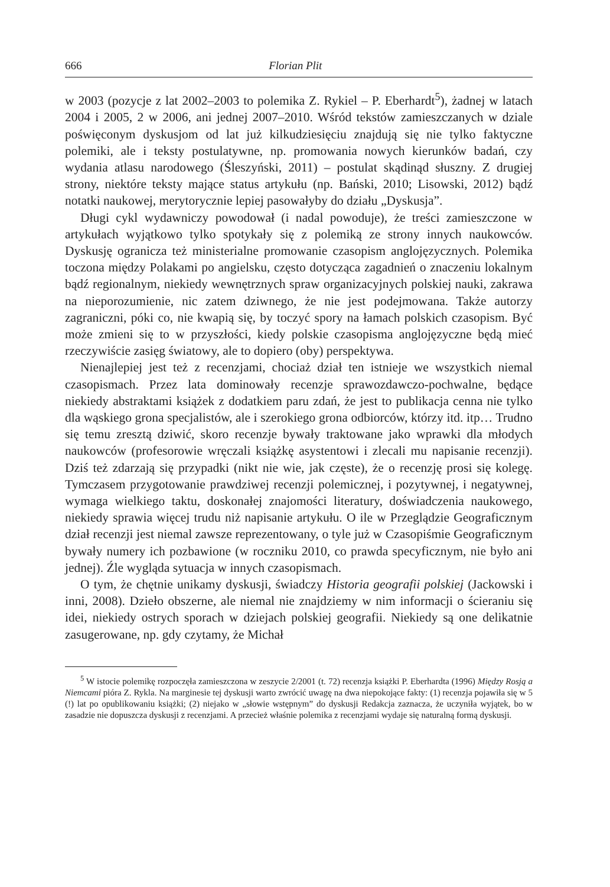666 Florian Plit
w 2003 (pozycje z lat 2002–2003 to polemika Z. Rykiel – P. Eberhardt<sup>5</sup>), żadnej w latach 2004 i 2005, 2 w 2006, ani jednej 2007–2010. Wśród tekstów zamieszczanych w dziale poświęconym dyskusjom od lat już kilkudziesięciu znajdują się nie tylko faktyczne polemiki, ale i teksty postulatywne, np. promowania nowych kierunków badań, czy wydania atlasu narodowego (Śleszyński, 2011) – postulat skądinąd słuszny. Z drugiej strony, niektóre teksty mające status artykułu (np. Bański, 2010; Lisowski, 2012) bądź notatki naukowej, merytorycznie lepiej pasowałyby do działu „Dyskusja”.
Długi cykl wydawniczy powodował (i nadal powoduje), że treści zamieszczone w artykułach wyjątkowo tylko spotykały się z polemiką ze strony innych naukowców. Dyskusję ogranicza też ministerialne promowanie czasopism anglojęzycznych. Polemika toczona między Polakami po angielsku, często dotycząca zagadnień o znaczeniu lokalnym bądź regionalnym, niekiedy wewnętrznych spraw organizacyjnych polskiej nauki, zakrawa na nieporozumienie, nic zatem dziwnego, że nie jest podejmowana. Także autorzy zagraniczni, póki co, nie kwapią się, by toczyć spory na łamach polskich czasopism. Być może zmieni się to w przyszłości, kiedy polskie czasopisma anglojęzyczne będą mieć rzeczywiście zasięg światowy, ale to dopiero (oby) perspektywa.
Nienajlepiej jest też z recenzjami, chociaż dział ten istnieje we wszystkich niemal czasopismach. Przez lata dominowały recenzje sprawozdawczo-pochwalne, będące niekiedy abstraktami książek z dodatkiem paru zdań, że jest to publikacja cenna nie tylko dla wąskiego grona specjalistów, ale i szerokiego grona odbiorców, którzy itd. itp… Trudno się temu zresztą dziwić, skoro recenzje bywały traktowane jako wprawki dla młodych naukowców (profesorowie wręczali książkę asystentowi i zlecali mu napisanie recenzji). Dziś też zdarzają się przypadki (nikt nie wie, jak częste), że o recenzję prosi się kolegę. Tymczasem przygotowanie prawdziwej recenzji polemicznej, i pozytywnej, i negatywnej, wymaga wielkiego taktu, doskonałej znajomości literatury, doświadczenia naukowego, niekiedy sprawia więcej trudu niż napisanie artykułu. O ile w Przeglądzie Geograficznym dział recenzji jest niemal zawsze reprezentowany, o tyle już w Czasopiśmie Geograficznym bywały numery ich pozbawione (w roczniku 2010, co prawda specyficznym, nie było ani jednej). Źle wygląda sytuacja w innych czasopismach.
O tym, że chętnie unikamy dyskusji, świadczy Historia geografii polskiej (Jackowski i inni, 2008). Dzieło obszerne, ale niemal nie znajdziemy w nim informacji o ścieraniu się idei, niekiedy ostrych sporach w dziejach polskiej geografii. Niekiedy są one delikatnie zasugerowane, np. gdy czytamy, że Michał
<sup>5</sup> W istocie polemikę rozpoczęła zamieszczona w zeszycie 2/2001 (t. 72) recenzja książki P. Eberhardta (1996) Między Rosją a Niemcami pióra Z. Rykla. Na marginesie tej dyskusji warto zwrócić uwagę na dwa niepokojące fakty: (1) recenzja pojawiła się w 5 (!) lat po opublikowaniu książki; (2) niejako w „słowie wstępnym” do dyskusji Redakcja zaznacza, że uczyniła wyjątek, bo w zasadzie nie dopuszcza dyskusji z recenzjami. A przecież właśnie polemika z recenzjami wydaje się naturalną formą dyskusji.